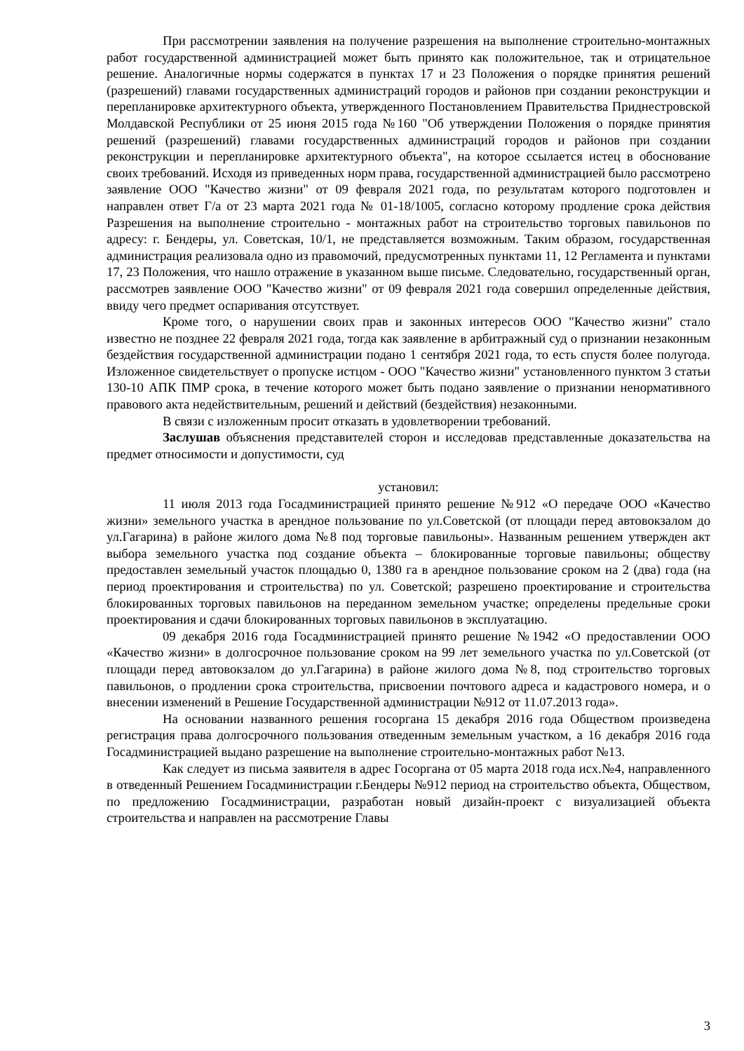При рассмотрении заявления на получение разрешения на выполнение строительно-монтажных работ государственной администрацией может быть принято как положительное, так и отрицательное решение. Аналогичные нормы содержатся в пунктах 17 и 23 Положения о порядке принятия решений (разрешений) главами государственных администраций городов и районов при создании реконструкции и перепланировке архитектурного объекта, утвержденного Постановлением Правительства Приднестровской Молдавской Республики от 25 июня 2015 года №160 "Об утверждении Положения о порядке принятия решений (разрешений) главами государственных администраций городов и районов при создании реконструкции и перепланировке архитектурного объекта", на которое ссылается истец в обоснование своих требований. Исходя из приведенных норм права, государственной администрацией было рассмотрено заявление ООО "Качество жизни" от 09 февраля 2021 года, по результатам которого подготовлен и направлен ответ Г/а от 23 марта 2021 года № 01-18/1005, согласно которому продление срока действия Разрешения на выполнение строительно - монтажных работ на строительство торговых павильонов по адресу: г. Бендеры, ул. Советская, 10/1, не представляется возможным. Таким образом, государственная администрация реализовала одно из правомочий, предусмотренных пунктами 11, 12 Регламента и пунктами 17, 23 Положения, что нашло отражение в указанном выше письме. Следовательно, государственный орган, рассмотрев заявление ООО "Качество жизни" от 09 февраля 2021 года совершил определенные действия, ввиду чего предмет оспаривания отсутствует.
Кроме того, о нарушении своих прав и законных интересов ООО "Качество жизни" стало известно не позднее 22 февраля 2021 года, тогда как заявление в арбитражный суд о признании незаконным бездействия государственной администрации подано 1 сентября 2021 года, то есть спустя более полугода. Изложенное свидетельствует о пропуске истцом - ООО "Качество жизни" установленного пунктом 3 статьи 130-10 АПК ПМР срока, в течение которого может быть подано заявление о признании ненормативного правового акта недействительным, решений и действий (бездействия) незаконными.
В связи с изложенным просит отказать в удовлетворении требований.
Заслушав объяснения представителей сторон и исследовав представленные доказательства на предмет относимости и допустимости, суд
установил:
11 июля 2013 года Госадминистрацией принято решение №912 «О передаче ООО «Качество жизни» земельного участка в арендное пользование по ул.Советской (от площади перед автовокзалом до ул.Гагарина) в районе жилого дома №8 под торговые павильоны». Названным решением утвержден акт выбора земельного участка под создание объекта – блокированные торговые павильоны; обществу предоставлен земельный участок площадью 0, 1380 га в арендное пользование сроком на 2 (два) года (на период проектирования и строительства) по ул. Советской; разрешено проектирование и строительства блокированных торговых павильонов на переданном земельном участке; определены предельные сроки проектирования и сдачи блокированных торговых павильонов в эксплуатацию.
09 декабря 2016 года Госадминистрацией принято решение №1942 «О предоставлении ООО «Качество жизни» в долгосрочное пользование сроком на 99 лет земельного участка по ул.Советской (от площади перед автовокзалом до ул.Гагарина) в районе жилого дома №8, под строительство торговых павильонов, о продлении срока строительства, присвоении почтового адреса и кадастрового номера, и о внесении изменений в Решение Государственной администрации №912 от 11.07.2013 года».
На основании названного решения госоргана 15 декабря 2016 года Обществом произведена регистрация права долгосрочного пользования отведенным земельным участком, а 16 декабря 2016 года Госадминистрацией выдано разрешение на выполнение строительно-монтажных работ №13.
Как следует из письма заявителя в адрес Госоргана от 05 марта 2018 года исх.№4, направленного в отведенный Решением Госадминистрации г.Бендеры №912 период на строительство объекта, Обществом, по предложению Госадминистрации, разработан новый дизайн-проект с визуализацией объекта строительства и направлен на рассмотрение Главы
3